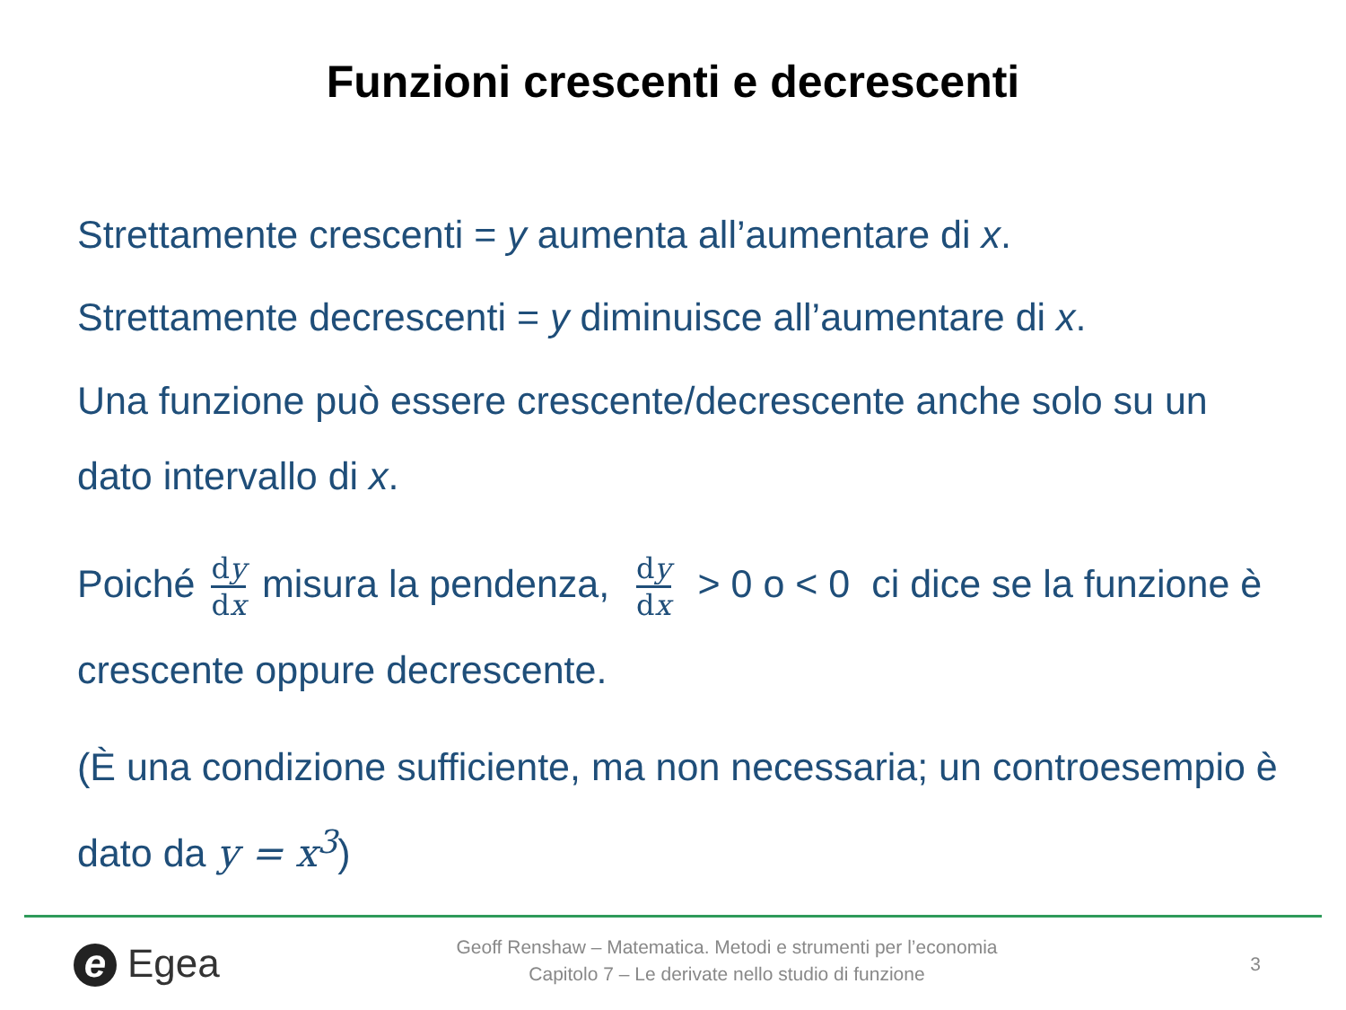Funzioni crescenti e decrescenti
Strettamente crescenti = y aumenta all’aumentare di x.
Strettamente decrescenti = y diminuisce all’aumentare di x.
Una funzione può essere crescente/decrescente anche solo su un dato intervallo di x.
Poiché dy dx misura la pendenza, dy dx > 0 o < 0 ci dice se la funzione è crescente oppure decrescente.
(È una condizione sufficiente, ma non necessaria; un controesempio è dato da y = x<sup>3</sup>)
e Egea
Geoff Renshaw – Matematica. Metodi e strumenti per l’economia
Capitolo 7 – Le derivate nello studio di funzione
3